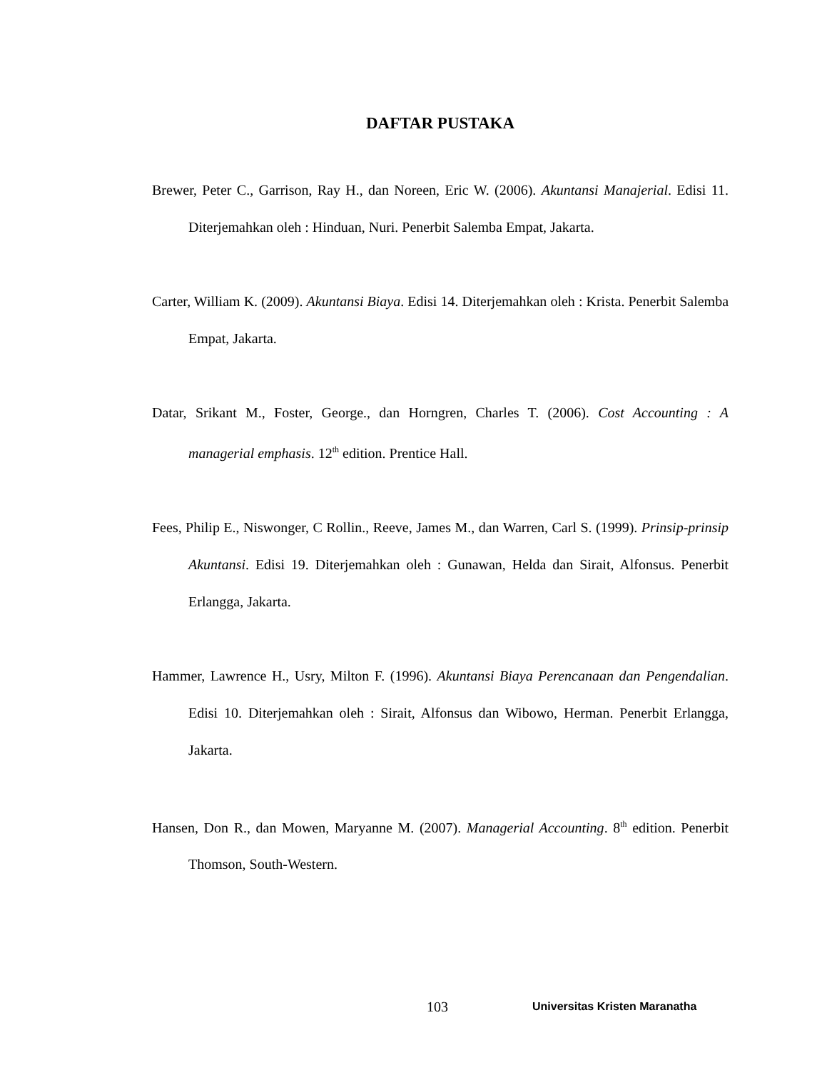DAFTAR PUSTAKA
Brewer, Peter C., Garrison, Ray H., dan Noreen, Eric W. (2006). Akuntansi Manajerial. Edisi 11. Diterjemahkan oleh : Hinduan, Nuri. Penerbit Salemba Empat, Jakarta.
Carter, William K. (2009). Akuntansi Biaya. Edisi 14. Diterjemahkan oleh : Krista. Penerbit Salemba Empat, Jakarta.
Datar, Srikant M., Foster, George., dan Horngren, Charles T. (2006). Cost Accounting : A managerial emphasis. 12<sup>th</sup> edition. Prentice Hall.
Fees, Philip E., Niswonger, C Rollin., Reeve, James M., dan Warren, Carl S. (1999). Prinsip-prinsip Akuntansi. Edisi 19. Diterjemahkan oleh : Gunawan, Helda dan Sirait, Alfonsus. Penerbit Erlangga, Jakarta.
Hammer, Lawrence H., Usry, Milton F. (1996). Akuntansi Biaya Perencanaan dan Pengendalian. Edisi 10. Diterjemahkan oleh : Sirait, Alfonsus dan Wibowo, Herman. Penerbit Erlangga, Jakarta.
Hansen, Don R., dan Mowen, Maryanne M. (2007). Managerial Accounting. 8<sup>th</sup> edition. Penerbit Thomson, South-Western.
103 Universitas Kristen Maranatha